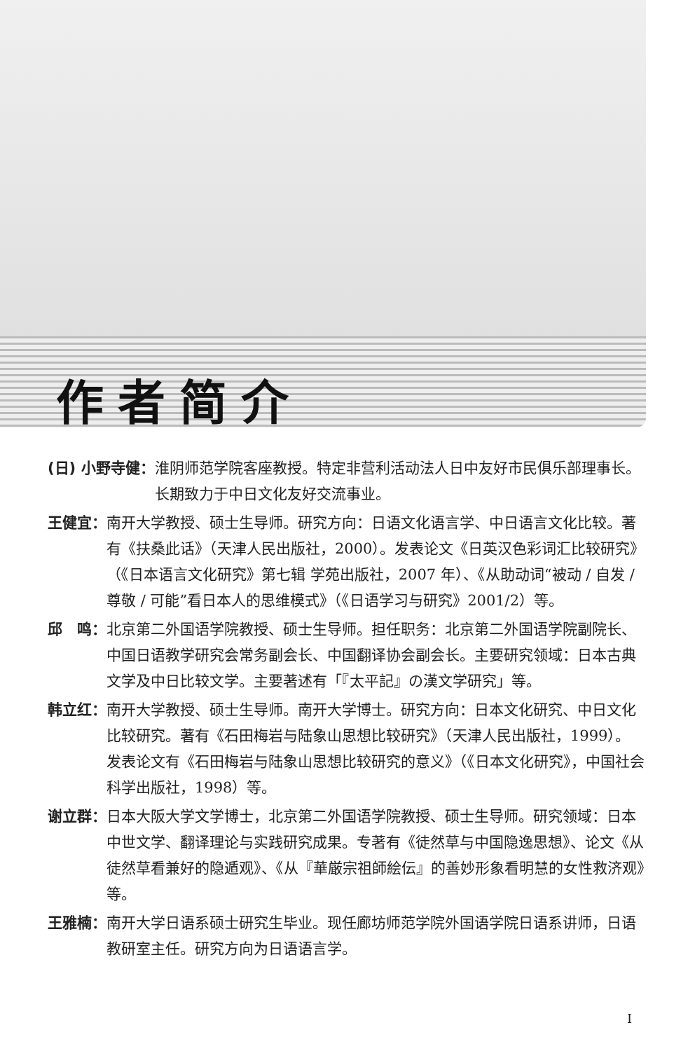作者简介
(日) 小野寺健： 淮阴师范学院客座教授。特定非营利活动法人日中友好市民俱乐部理事长。长期致力于中日文化友好交流事业。
王健宜： 南开大学教授、硕士生导师。研究方向：日语文化语言学、中日语言文化比较。著有《扶桑此话》（天津人民出版社，2000）。发表论文《日英汉色彩词汇比较研究》（《日本语言文化研究》第七辑 学苑出版社，2007 年）、《从助动词“被动 / 自发 / 尊敬 / 可能”看日本人的思维模式》（《日语学习与研究》2001/2）等。
邱　鸣： 北京第二外国语学院教授、硕士生导师。担任职务：北京第二外国语学院副院长、中国日语教学研究会常务副会长、中国翻译协会副会长。主要研究领域：日本古典文学及中日比较文学。主要著述有「『太平記』の漢文学研究」等。
韩立红： 南开大学教授、硕士生导师。南开大学博士。研究方向：日本文化研究、中日文化比较研究。著有《石田梅岩与陆象山思想比较研究》（天津人民出版社，1999）。发表论文有《石田梅岩与陆象山思想比较研究的意义》（《日本文化研究》，中国社会科学出版社，1998）等。
谢立群： 日本大阪大学文学博士，北京第二外国语学院教授、硕士生导师。研究领域：日本中世文学、翻译理论与实践研究成果。专著有《徒然草与中国隐逸思想》、论文《从徒然草看兼好的隐遁观》、《从『華厳宗祖師絵伝』的善妙形象看明慧的女性救济观》等。
王雅楠： 南开大学日语系硕士研究生毕业。现任廊坊师范学院外国语学院日语系讲师，日语教研室主任。研究方向为日语语言学。
I